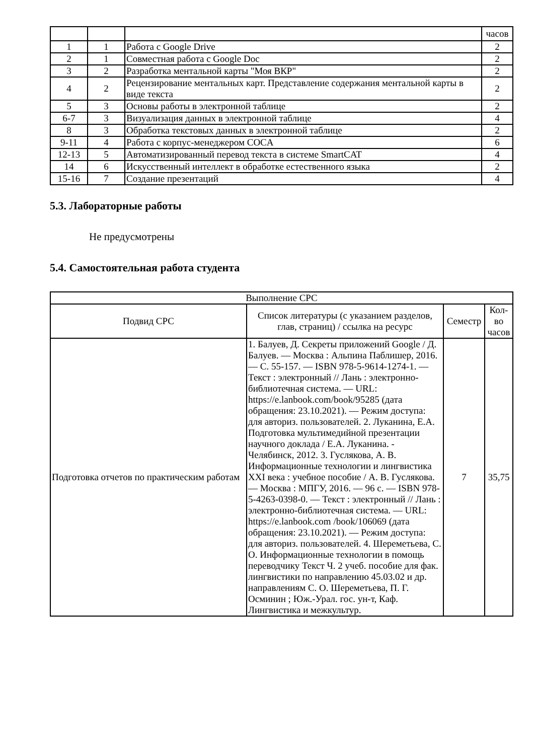| | | | часов |
| 1 | 1 | Работа с Google Drive | 2 |
| 2 | 1 | Совместная работа с Google Doc | 2 |
| 3 | 2 | Разработка ментальной карты "Моя ВКР" | 2 |
| 4 | 2 | Рецензирование ментальных карт. Представление содержания ментальной карты в виде текста | 2 |
| 5 | 3 | Основы работы в электронной таблице | 2 |
| 6-7 | 3 | Визуализация данных в электронной таблице | 4 |
| 8 | 3 | Обработка текстовых данных в электронной таблице | 2 |
| 9-11 | 4 | Работа с корпус-менеджером COCA | 6 |
| 12-13 | 5 | Автоматизированный перевод текста в системе SmartCAT | 4 |
| 14 | 6 | Искусственный интеллект в обработке естественного языка | 2 |
| 15-16 | 7 | Создание презентаций | 4 |
5.3. Лабораторные работы
Не предусмотрены
5.4. Самостоятельная работа студента
| Выполнение СРС | | | |
| Подвид СРС | Список литературы (с указанием разделов, глав, страниц) / ссылка на ресурс | Семестр | Кол-во часов |
| Подготовка отчетов по практическим работам | 1. Балуев, Д. Секреты приложений Google / Д. Балуев. — Москва : Альпина Паблишер, 2016. — С. 55-157. — ISBN 978-5-9614-1274-1. — Текст : электронный // Лань : электронно-библиотечная система. — URL: https://e.lanbook.com/book/95285 (дата обращения: 23.10.2021). — Режим доступа: для авториз. пользователей. 2. Луканина, Е.А. Подготовка мультимедийной презентации научного доклада / Е.А. Луканина. - Челябинск, 2012. 3. Гуслякова, А. В. Информационные технологии и лингвистика XXI века : учебное пособие / А. В. Гуслякова. — Москва : МПГУ, 2016. — 96 с. — ISBN 978-5-4263-0398-0. — Текст : электронный // Лань : электронно-библиотечная система. — URL: https://e.lanbook.com /book/106069 (дата обращения: 23.10.2021). — Режим доступа: для авториз. пользователей. 4. Шереметьева, С. О. Информационные технологии в помощь переводчику Текст Ч. 2 учеб. пособие для фак. лингвистики по направлению 45.03.02 и др. направлениям С. О. Шереметьева, П. Г. Осминин ; Юж.-Урал. гос. ун-т, Каф. Лингвистика и межкультур. | 7 | 35,75 |